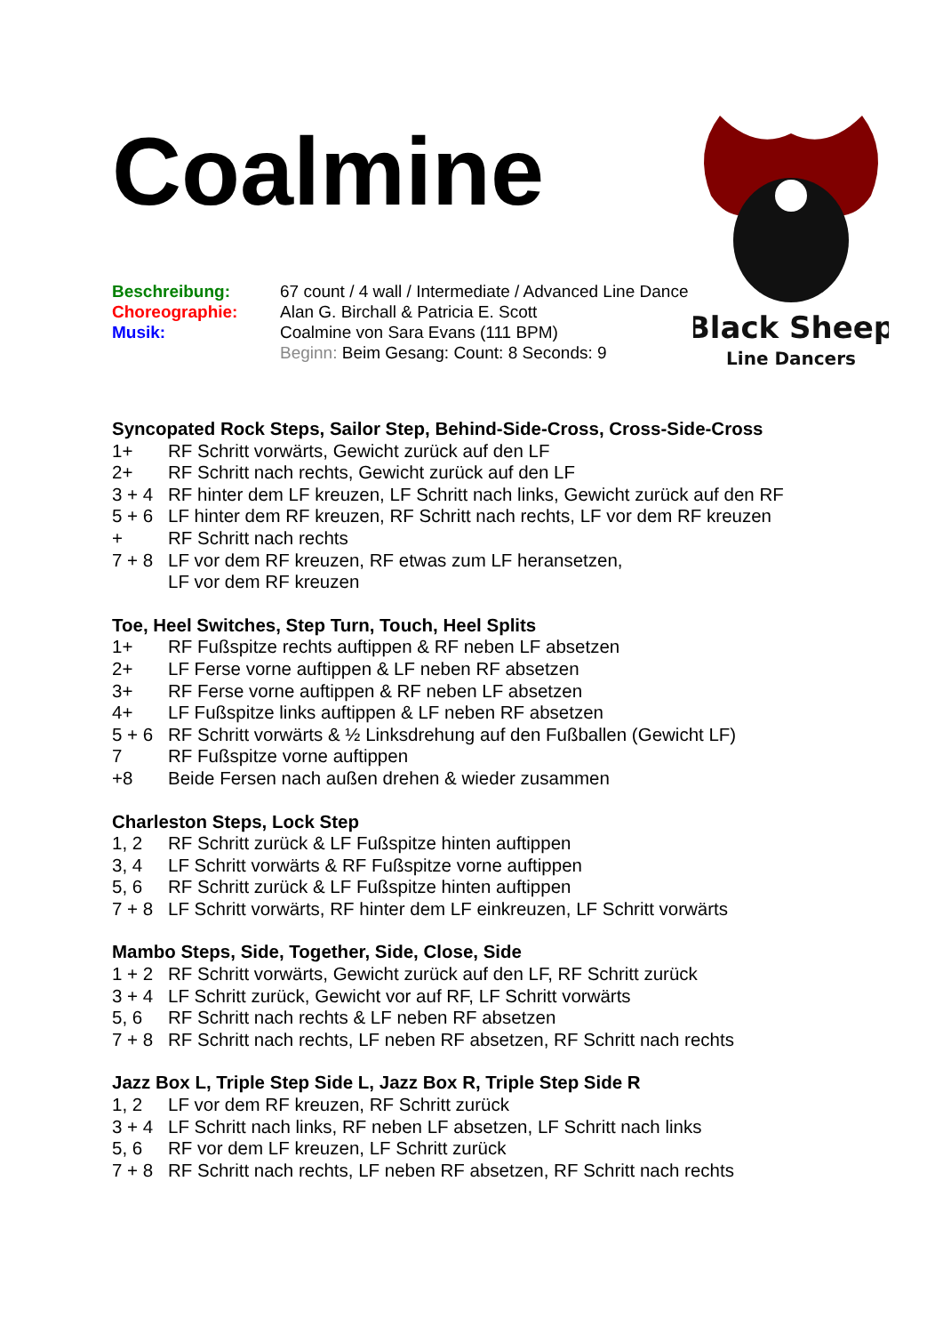Coalmine
Black Sheep
Line Dancers
Beschreibung: 67 count / 4 wall / Intermediate / Advanced Line Dance
Choreographie: Alan G. Birchall & Patricia E. Scott
Musik: Coalmine von Sara Evans (111 BPM)
Beginn: Beim Gesang: Count: 8 Seconds: 9
Syncopated Rock Steps, Sailor Step, Behind-Side-Cross, Cross-Side-Cross
1+ RF Schritt vorwärts, Gewicht zurück auf den LF
2+ RF Schritt nach rechts, Gewicht zurück auf den LF
3 + 4 RF hinter dem LF kreuzen, LF Schritt nach links, Gewicht zurück auf den RF
5 + 6 LF hinter dem RF kreuzen, RF Schritt nach rechts, LF vor dem RF kreuzen
+ RF Schritt nach rechts
7 + 8 LF vor dem RF kreuzen, RF etwas zum LF heransetzen,
LF vor dem RF kreuzen
Toe, Heel Switches, Step Turn, Touch, Heel Splits
1+ RF Fußspitze rechts auftippen & RF neben LF absetzen
2+ LF Ferse vorne auftippen & LF neben RF absetzen
3+ RF Ferse vorne auftippen & RF neben LF absetzen
4+ LF Fußspitze links auftippen & LF neben RF absetzen
5 + 6 RF Schritt vorwärts & ½ Linksdrehung auf den Fußballen (Gewicht LF)
7 RF Fußspitze vorne auftippen
+8 Beide Fersen nach außen drehen & wieder zusammen
Charleston Steps, Lock Step
1, 2 RF Schritt zurück & LF Fußspitze hinten auftippen
3, 4 LF Schritt vorwärts & RF Fußspitze vorne auftippen
5, 6 RF Schritt zurück & LF Fußspitze hinten auftippen
7 + 8 LF Schritt vorwärts, RF hinter dem LF einkreuzen, LF Schritt vorwärts
Mambo Steps, Side, Together, Side, Close, Side
1 + 2 RF Schritt vorwärts, Gewicht zurück auf den LF, RF Schritt zurück
3 + 4 LF Schritt zurück, Gewicht vor auf RF, LF Schritt vorwärts
5, 6 RF Schritt nach rechts & LF neben RF absetzen
7 + 8 RF Schritt nach rechts, LF neben RF absetzen, RF Schritt nach rechts
Jazz Box L, Triple Step Side L, Jazz Box R, Triple Step Side R
1, 2 LF vor dem RF kreuzen, RF Schritt zurück
3 + 4 LF Schritt nach links, RF neben LF absetzen, LF Schritt nach links
5, 6 RF vor dem LF kreuzen, LF Schritt zurück
7 + 8 RF Schritt nach rechts, LF neben RF absetzen, RF Schritt nach rechts